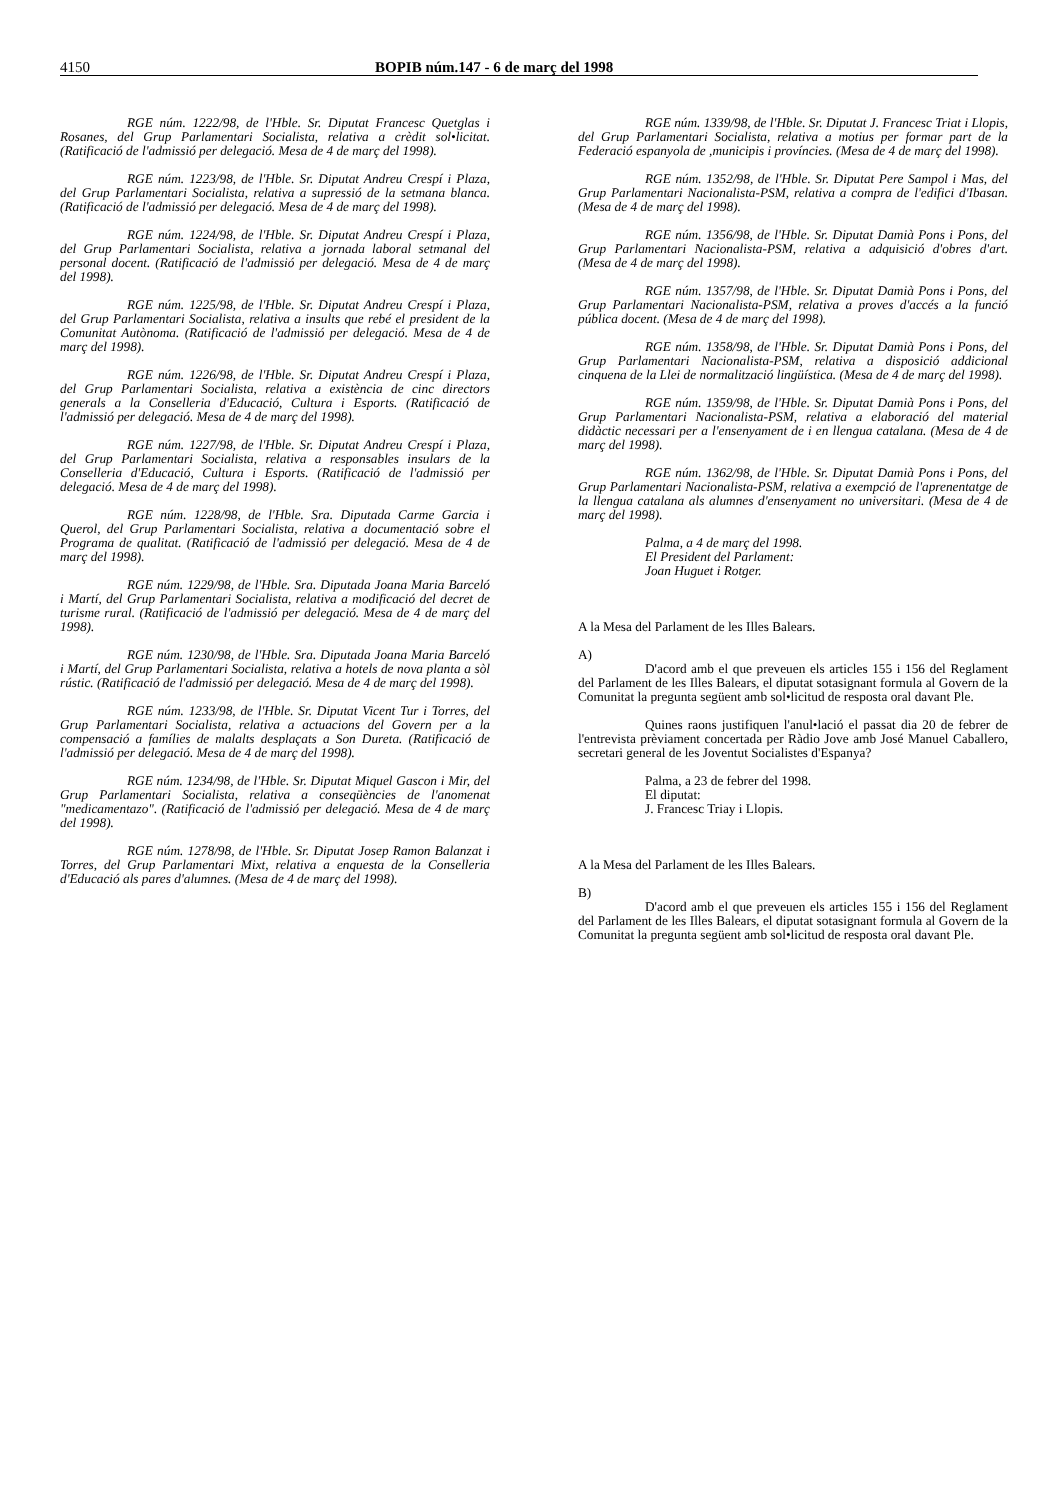4150 BOPIB núm.147 - 6 de març del 1998
RGE núm. 1222/98, de l'Hble. Sr. Diputat Francesc Quetglas i Rosanes, del Grup Parlamentari Socialista, relativa a crèdit sol•licitat. (Ratificació de l'admissió per delegació. Mesa de 4 de març del 1998).
RGE núm. 1223/98, de l'Hble. Sr. Diputat Andreu Crespí i Plaza, del Grup Parlamentari Socialista, relativa a supressió de la setmana blanca. (Ratificació de l'admissió per delegació. Mesa de 4 de març del 1998).
RGE núm. 1224/98, de l'Hble. Sr. Diputat Andreu Crespí i Plaza, del Grup Parlamentari Socialista, relativa a jornada laboral setmanal del personal docent. (Ratificació de l'admissió per delegació. Mesa de 4 de març del 1998).
RGE núm. 1225/98, de l'Hble. Sr. Diputat Andreu Crespí i Plaza, del Grup Parlamentari Socialista, relativa a insults que rebé el president de la Comunitat Autònoma. (Ratificació de l'admissió per delegació. Mesa de 4 de març del 1998).
RGE núm. 1226/98, de l'Hble. Sr. Diputat Andreu Crespí i Plaza, del Grup Parlamentari Socialista, relativa a existència de cinc directors generals a la Conselleria d'Educació, Cultura i Esports. (Ratificació de l'admissió per delegació. Mesa de 4 de març del 1998).
RGE núm. 1227/98, de l'Hble. Sr. Diputat Andreu Crespí i Plaza, del Grup Parlamentari Socialista, relativa a responsables insulars de la Conselleria d'Educació, Cultura i Esports. (Ratificació de l'admissió per delegació. Mesa de 4 de març del 1998).
RGE núm. 1228/98, de l'Hble. Sra. Diputada Carme Garcia i Querol, del Grup Parlamentari Socialista, relativa a documentació sobre el Programa de qualitat. (Ratificació de l'admissió per delegació. Mesa de 4 de març del 1998).
RGE núm. 1229/98, de l'Hble. Sra. Diputada Joana Maria Barceló i Martí, del Grup Parlamentari Socialista, relativa a modificació del decret de turisme rural. (Ratificació de l'admissió per delegació. Mesa de 4 de març del 1998).
RGE núm. 1230/98, de l'Hble. Sra. Diputada Joana Maria Barceló i Martí, del Grup Parlamentari Socialista, relativa a hotels de nova planta a sòl rústic. (Ratificació de l'admissió per delegació. Mesa de 4 de març del 1998).
RGE núm. 1233/98, de l'Hble. Sr. Diputat Vicent Tur i Torres, del Grup Parlamentari Socialista, relativa a actuacions del Govern per a la compensació a famílies de malalts desplaçats a Son Dureta. (Ratificació de l'admissió per delegació. Mesa de 4 de març del 1998).
RGE núm. 1234/98, de l'Hble. Sr. Diputat Miquel Gascon i Mir, del Grup Parlamentari Socialista, relativa a conseqüències de l'anomenat "medicamentazo". (Ratificació de l'admissió per delegació. Mesa de 4 de març del 1998).
RGE núm. 1278/98, de l'Hble. Sr. Diputat Josep Ramon Balanzat i Torres, del Grup Parlamentari Mixt, relativa a enquesta de la Conselleria d'Educació als pares d'alumnes. (Mesa de 4 de març del 1998).
RGE núm. 1339/98, de l'Hble. Sr. Diputat J. Francesc Triat i Llopis, del Grup Parlamentari Socialista, relativa a motius per formar part de la Federació espanyola de ,municipis i províncies. (Mesa de 4 de març del 1998).
RGE núm. 1352/98, de l'Hble. Sr. Diputat Pere Sampol i Mas, del Grup Parlamentari Nacionalista-PSM, relativa a compra de l'edifici d'Ibasan. (Mesa de 4 de març del 1998).
RGE núm. 1356/98, de l'Hble. Sr. Diputat Damià Pons i Pons, del Grup Parlamentari Nacionalista-PSM, relativa a adquisició d'obres d'art. (Mesa de 4 de març del 1998).
RGE núm. 1357/98, de l'Hble. Sr. Diputat Damià Pons i Pons, del Grup Parlamentari Nacionalista-PSM, relativa a proves d'accés a la funció pública docent. (Mesa de 4 de març del 1998).
RGE núm. 1358/98, de l'Hble. Sr. Diputat Damià Pons i Pons, del Grup Parlamentari Nacionalista-PSM, relativa a disposició addicional cinquena de la Llei de normalització lingüística. (Mesa de 4 de març del 1998).
RGE núm. 1359/98, de l'Hble. Sr. Diputat Damià Pons i Pons, del Grup Parlamentari Nacionalista-PSM, relativa a elaboració del material didàctic necessari per a l'ensenyament de i en llengua catalana. (Mesa de 4 de març del 1998).
RGE núm. 1362/98, de l'Hble. Sr. Diputat Damià Pons i Pons, del Grup Parlamentari Nacionalista-PSM, relativa a exempció de l'aprenentatge de la llengua catalana als alumnes d'ensenyament no universitari. (Mesa de 4 de març del 1998).
Palma, a 4 de març del 1998.
El President del Parlament:
Joan Huguet i Rotger.
A la Mesa del Parlament de les Illes Balears.
A)
D'acord amb el que preveuen els articles 155 i 156 del Reglament del Parlament de les Illes Balears, el diputat sotasignant formula al Govern de la Comunitat la pregunta següent amb sol•licitud de resposta oral davant Ple.
Quines raons justifiquen l'anul•lació el passat dia 20 de febrer de l'entrevista prèviament concertada per Ràdio Jove amb José Manuel Caballero, secretari general de les Joventut Socialistes d'Espanya?
Palma, a 23 de febrer del 1998.
El diputat:
J. Francesc Triay i Llopis.
A la Mesa del Parlament de les Illes Balears.
B)
D'acord amb el que preveuen els articles 155 i 156 del Reglament del Parlament de les Illes Balears, el diputat sotasignant formula al Govern de la Comunitat la pregunta següent amb sol•licitud de resposta oral davant Ple.